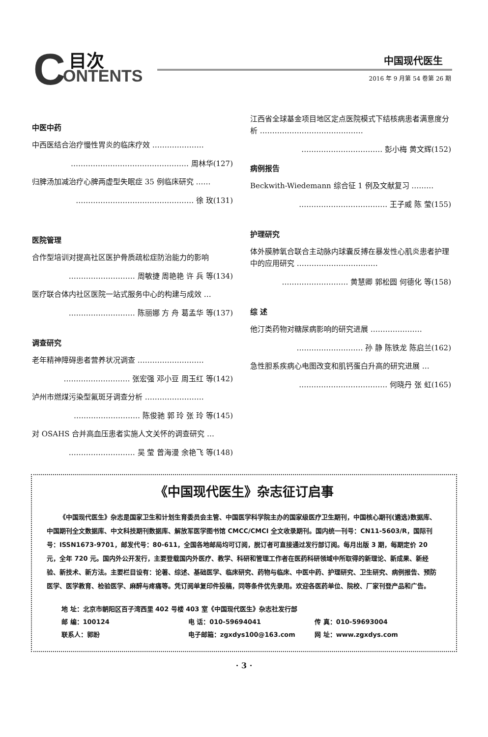C 目次
ONTENTS
中国现代医生
2016 年 9 月第 54 卷第 26 期
中医中药
中西医结合治疗慢性胃炎的临床疗效 …………………
………………………………………… 周林华(127)
归脾汤加减治疗心脾两虚型失眠症 35 例临床研究 ……
………………………………………… 徐 玫(131)
医院管理
合作型培训对提高社区医护骨质疏松症防治能力的影响
……………………… 周敏捷 周艳艳 许 兵 等(134)
医疗联合体内社区医院一站式服务中心的构建与成效 …
……………………… 陈丽娜 方 舟 葛孟华 等(137)
调查研究
老年精神障碍患者营养状况调查 ………………………
……………………… 张宏强 邓小豆 周玉红 等(142)
泸州市燃煤污染型氟斑牙调查分析 ……………………
……………………… 陈俊驰 郭 玲 张 玲 等(145)
对 OSAHS 合并高血压患者实施人文关怀的调查研究 …
……………………… 吴 莹 曾海漫 余艳飞 等(148)
江西省全球基金项目地区定点医院模式下结核病患者满意度分析 ……………………………………
…………………………… 彭小梅 黄文辉(152)
病例报告
Beckwith-Wiedemann 综合征 1 例及文献复习 ………
……………………………… 王子威 陈 莹(155)
护理研究
体外膜肺氧合联合主动脉内球囊反搏在暴发性心肌炎患者护理中的应用研究 ……………………………
……………………… 黄慧卿 郭松圆 何德化 等(158)
综 述
他汀类药物对糖尿病影响的研究进展 …………………
……………………… 孙 静 陈铁龙 陈启兰(162)
急性胆系疾病心电图改变和肌钙蛋白升高的研究进展 …
……………………………… 何晓丹 张 虹(165)
《中国现代医生》杂志征订启事
《中国现代医生》杂志是国家卫生和计划生育委员会主管、中国医学科学院主办的国家级医疗卫生期刊，中国核心期刊(遴选)数据库、中国期刊全文数据库、中文科技期刊数据库、解放军医学图书馆 CMCC/CMCI 全文收录期刊。国内统一刊号：CN11-5603/R，国际刊号：ISSN1673-9701，邮发代号：80-611，全国各地邮局均可订阅，脱订者可直接通过发行部订阅。每月出版 3 期，每期定价 20 元，全年 720 元。国内外公开发行，主要登载国内外医疗、教学、科研和管理工作者在医药科研领域中所取得的新理论、新成果、新经验、新技术、新方法。主要栏目设有：论著、综述、基础医学、临床研究、药物与临床、中医中药、护理研究、卫生研究、病例报告、预防医学、医学教育、检验医学、麻醉与疼痛等。凭订阅单复印件投稿，同等条件优先录用。欢迎各医药单位、院校、厂家刊登产品和广告。
地 址：北京市朝阳区百子湾西里 402 号楼 403 室《中国现代医生》杂志社发行部
邮 编：100124
电 话：010-59694041
传 真：010-59693004
联系人：郭盼
电子邮箱：zgxdys100@163.com
网 址：www.zgxdys.com
· 3 ·